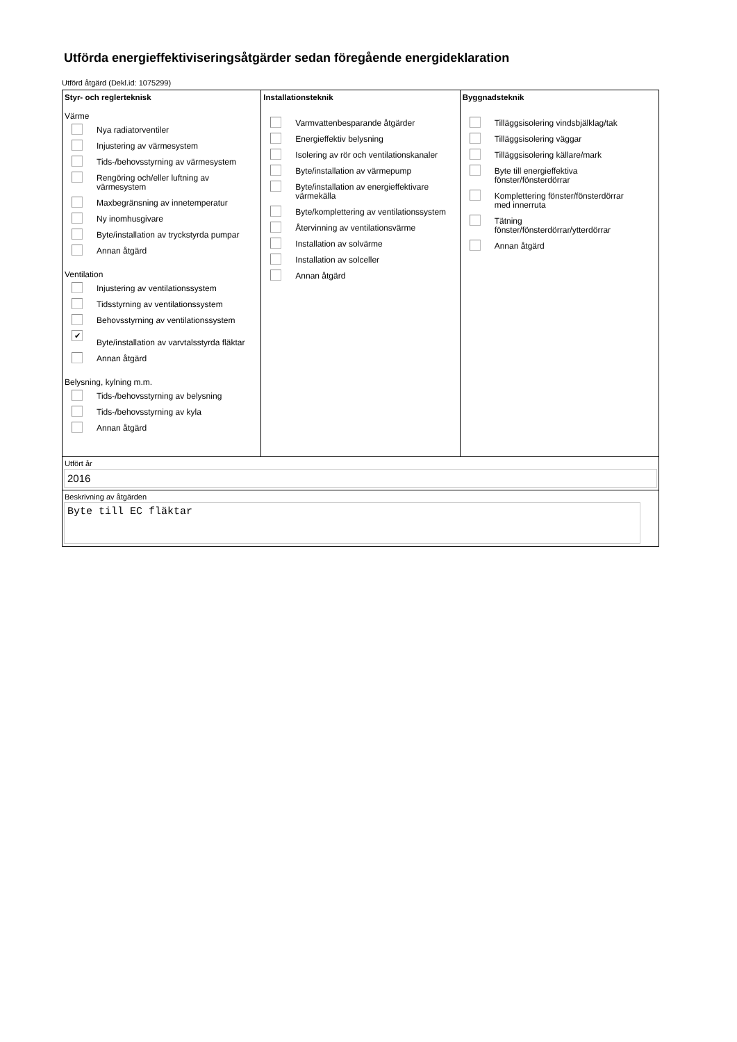Utförda energieffektiviseringsåtgärder sedan föregående energideklaration
Utförd åtgärd (Dekl.id: 1075299)
Styr- och reglerteknisk
Värme
Nya radiatorventiler
Injustering av värmesystem
Tids-/behovsstyrning av värmesystem
Rengöring och/eller luftning av värmesystem
Maxbegränsning av innetemperatur
Ny inomhusgivare
Byte/installation av tryckstyrda pumpar
Annan åtgärd
Ventilation
Injustering av ventilationssystem
Tidsstyrning av ventilationssystem
Behovsstyrning av ventilationssystem
✔ Byte/installation av varvtalsstyrda fläktar
Annan åtgärd
Belysning, kylning m.m.
Tids-/behovsstyrning av belysning
Tids-/behovsstyrning av kyla
Annan åtgärd
Installationsteknik
Varmvattenbesparande åtgärder
Energieffektiv belysning
Isolering av rör och ventilationskanaler
Byte/installation av värmepump
Byte/installation av energieffektivare värmekälla
Byte/komplettering av ventilationssystem
Återvinning av ventilationsvärme
Installation av solvärme
Installation av solceller
Annan åtgärd
Byggnadsteknik
Tilläggsisolering vindsbjälklag/tak
Tilläggsisolering väggar
Tilläggsisolering källare/mark
Byte till energieffektiva
fönster/fönsterdörrar
Komplettering fönster/fönsterdörrar
med innerruta
Tätning
fönster/fönsterdörrar/ytterdörrar
Annan åtgärd
Utfört år
2016
Beskrivning av åtgärden
Byte till EC fläktar